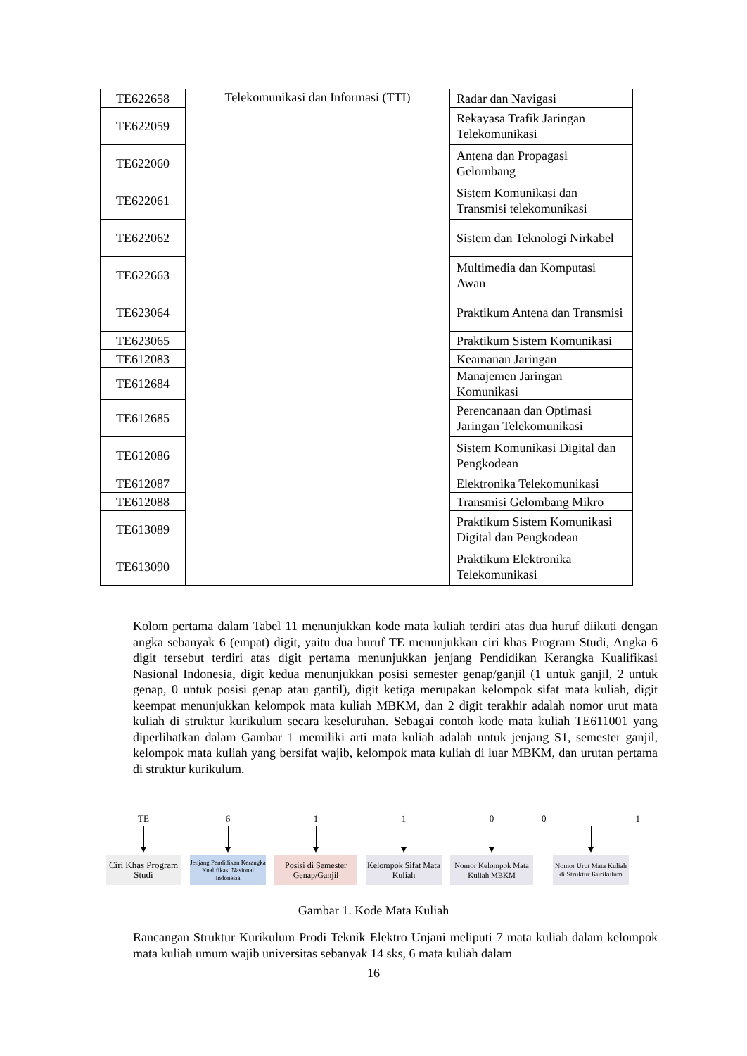| TE622658 | Telekomunikasi dan Informasi (TTI) | Radar dan Navigasi |
| TE622059 | | Rekayasa Trafik Jaringan Telekomunikasi |
| TE622060 | | Antena dan Propagasi Gelombang |
| TE622061 | | Sistem Komunikasi dan Transmisi telekomunikasi |
| TE622062 | | Sistem dan Teknologi Nirkabel |
| TE622663 | | Multimedia dan Komputasi Awan |
| TE623064 | | Praktikum Antena dan Transmisi |
| TE623065 | | Praktikum Sistem Komunikasi |
| TE612083 | | Keamanan Jaringan |
| TE612684 | | Manajemen Jaringan Komunikasi |
| TE612685 | | Perencanaan dan Optimasi Jaringan Telekomunikasi |
| TE612086 | | Sistem Komunikasi Digital dan Pengkodean |
| TE612087 | | Elektronika Telekomunikasi |
| TE612088 | | Transmisi Gelombang Mikro |
| TE613089 | | Praktikum Sistem Komunikasi Digital dan Pengkodean |
| TE613090 | | Praktikum Elektronika Telekomunikasi |
Kolom pertama dalam Tabel 11 menunjukkan kode mata kuliah terdiri atas dua huruf diikuti dengan angka sebanyak 6 (empat) digit, yaitu dua huruf TE menunjukkan ciri khas Program Studi, Angka 6 digit tersebut terdiri atas digit pertama menunjukkan jenjang Pendidikan Kerangka Kualifikasi Nasional Indonesia, digit kedua menunjukkan posisi semester genap/ganjil (1 untuk ganjil, 2 untuk genap, 0 untuk posisi genap atau gantil), digit ketiga merupakan kelompok sifat mata kuliah, digit keempat menunjukkan kelompok mata kuliah MBKM, dan 2 digit terakhir adalah nomor urut mata kuliah di struktur kurikulum secara keseluruhan. Sebagai contoh kode mata kuliah TE611001 yang diperlihatkan dalam Gambar 1 memiliki arti mata kuliah adalah untuk jenjang S1, semester ganjil, kelompok mata kuliah yang bersifat wajib, kelompok mata kuliah di luar MBKM, dan urutan pertama di struktur kurikulum.
TE
Ciri Khas Program Studi
6
Jenjang Pendidikan Kerangka Kualifikasi Nasional Indonesia
1
Posisi di Semester Genap/Ganjil
1
Kelompok Sifat Mata Kuliah
0
Nomor Kelompok Mata Kuliah MBKM
0 1
Nomor Urut Mata Kuliah di Struktur Kurikulum
Gambar 1. Kode Mata Kuliah
Rancangan Struktur Kurikulum Prodi Teknik Elektro Unjani meliputi 7 mata kuliah dalam kelompok mata kuliah umum wajib universitas sebanyak 14 sks, 6 mata kuliah dalam
16